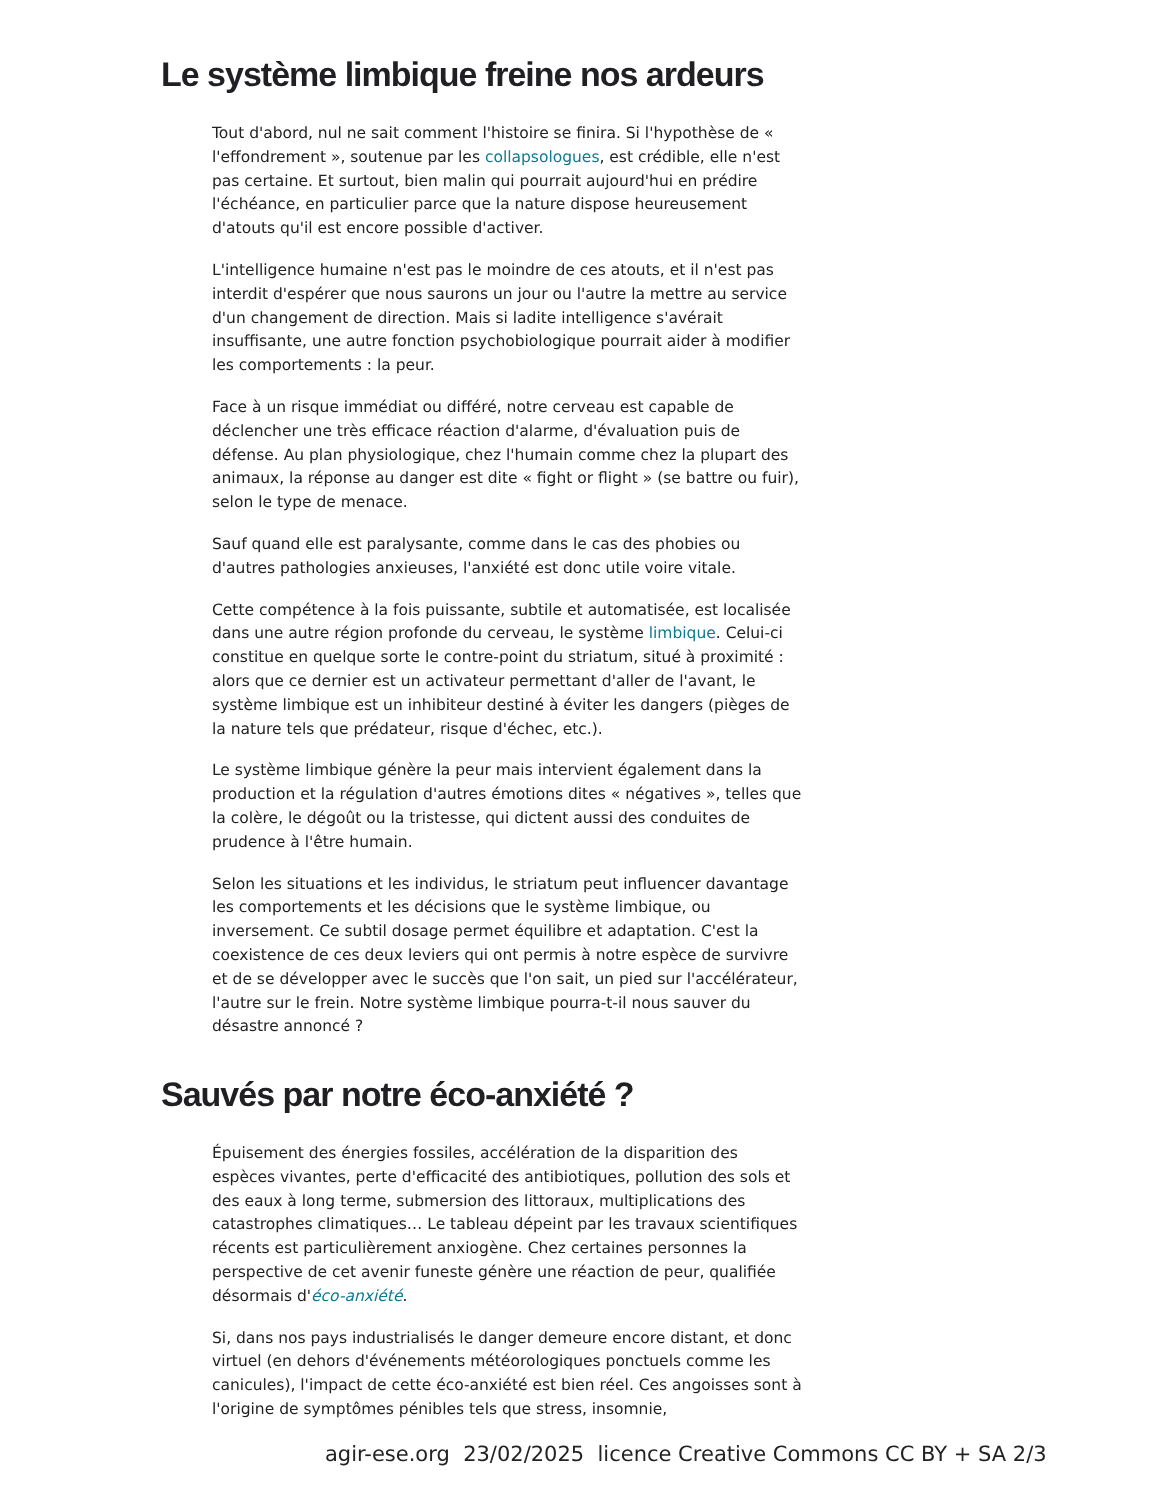Le système limbique freine nos ardeurs
Tout d'abord, nul ne sait comment l'histoire se finira. Si l'hypothèse de « l'effondrement », soutenue par les collapsologues, est crédible, elle n'est pas certaine. Et surtout, bien malin qui pourrait aujourd'hui en prédire l'échéance, en particulier parce que la nature dispose heureusement d'atouts qu'il est encore possible d'activer.
L'intelligence humaine n'est pas le moindre de ces atouts, et il n'est pas interdit d'espérer que nous saurons un jour ou l'autre la mettre au service d'un changement de direction. Mais si ladite intelligence s'avérait insuffisante, une autre fonction psychobiologique pourrait aider à modifier les comportements : la peur.
Face à un risque immédiat ou différé, notre cerveau est capable de déclencher une très efficace réaction d'alarme, d'évaluation puis de défense. Au plan physiologique, chez l'humain comme chez la plupart des animaux, la réponse au danger est dite « fight or flight » (se battre ou fuir), selon le type de menace.
Sauf quand elle est paralysante, comme dans le cas des phobies ou d'autres pathologies anxieuses, l'anxiété est donc utile voire vitale.
Cette compétence à la fois puissante, subtile et automatisée, est localisée dans une autre région profonde du cerveau, le système limbique. Celui-ci constitue en quelque sorte le contre-point du striatum, situé à proximité : alors que ce dernier est un activateur permettant d'aller de l'avant, le système limbique est un inhibiteur destiné à éviter les dangers (pièges de la nature tels que prédateur, risque d'échec, etc.).
Le système limbique génère la peur mais intervient également dans la production et la régulation d'autres émotions dites « négatives », telles que la colère, le dégoût ou la tristesse, qui dictent aussi des conduites de prudence à l'être humain.
Selon les situations et les individus, le striatum peut influencer davantage les comportements et les décisions que le système limbique, ou inversement. Ce subtil dosage permet équilibre et adaptation. C'est la coexistence de ces deux leviers qui ont permis à notre espèce de survivre et de se développer avec le succès que l'on sait, un pied sur l'accélérateur, l'autre sur le frein. Notre système limbique pourra-t-il nous sauver du désastre annoncé ?
Sauvés par notre éco-anxiété ?
Épuisement des énergies fossiles, accélération de la disparition des espèces vivantes, perte d'efficacité des antibiotiques, pollution des sols et des eaux à long terme, submersion des littoraux, multiplications des catastrophes climatiques… Le tableau dépeint par les travaux scientifiques récents est particulièrement anxiogène. Chez certaines personnes la perspective de cet avenir funeste génère une réaction de peur, qualifiée désormais d'éco-anxiété.
Si, dans nos pays industrialisés le danger demeure encore distant, et donc virtuel (en dehors d'événements météorologiques ponctuels comme les canicules), l'impact de cette éco-anxiété est bien réel. Ces angoisses sont à l'origine de symptômes pénibles tels que stress, insomnie,
agir-ese.org 23/02/2025 licence Creative Commons CC BY + SA 2/3